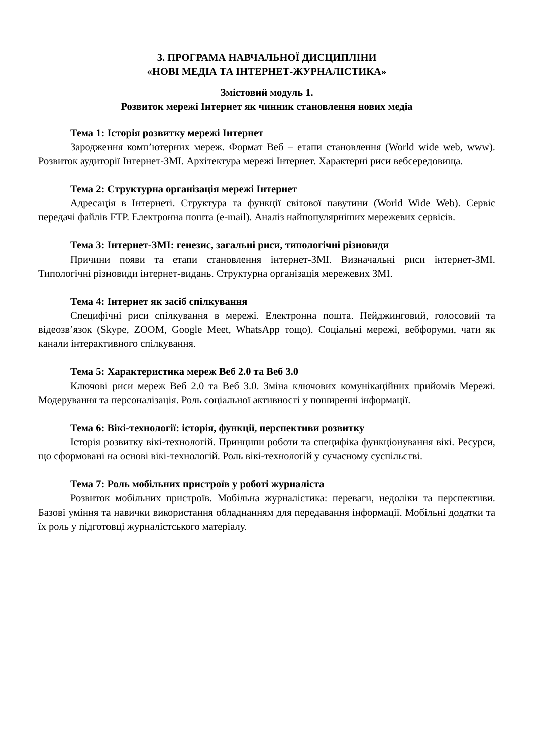3. ПРОГРАМА НАВЧАЛЬНОЇ ДИСЦИПЛІНИ
«НОВІ МЕДІА ТА ІНТЕРНЕТ-ЖУРНАЛІСТИКА»
Змістовий модуль 1.
Розвиток мережі Інтернет як чинник становлення нових медіа
Тема 1: Історія розвитку мережі Інтернет
Зародження комп’ютерних мереж. Формат Веб – етапи становлення (World wide web, www). Розвиток аудиторії Інтернет-ЗМІ. Архітектура мережі Інтернет. Характерні риси вебсередовища.
Тема 2: Структурна організація мережі Інтернет
Адресація в Інтернеті. Структура та функції світової павутини (World Wide Web). Сервіс передачі файлів FTP. Електронна пошта (e-mail). Аналіз найпопулярніших мережевих сервісів.
Тема 3: Інтернет-ЗМІ: генезис, загальні риси, типологічні різновиди
Причини появи та етапи становлення інтернет-ЗМІ. Визначальні риси інтернет-ЗМІ. Типологічні різновиди інтернет-видань. Структурна організація мережевих ЗМІ.
Тема 4: Інтернет як засіб спілкування
Специфічні риси спілкування в мережі. Електронна пошта. Пейджинговий, голосовий та відеозв’язок (Skype, ZOOM, Google Meet, WhatsApp тощо). Соціальні мережі, вебфоруми, чати як канали інтерактивного спілкування.
Тема 5: Характеристика мереж Веб 2.0 та Веб 3.0
Ключові риси мереж Веб 2.0 та Веб 3.0. Зміна ключових комунікаційних прийомів Мережі. Модерування та персоналізація. Роль соціальної активності у поширенні інформації.
Тема 6: Вікі-технології: історія, функції, перспективи розвитку
Історія розвитку вікі-технологій. Принципи роботи та специфіка функціонування вікі. Ресурси, що сформовані на основі вікі-технологій. Роль вікі-технологій у сучасному суспільстві.
Тема 7: Роль мобільних пристроїв у роботі журналіста
Розвиток мобільних пристроїв. Мобільна журналістика: переваги, недоліки та перспективи. Базові уміння та навички використання обладнанням для передавання інформації. Мобільні додатки та їх роль у підготовці журналістського матеріалу.